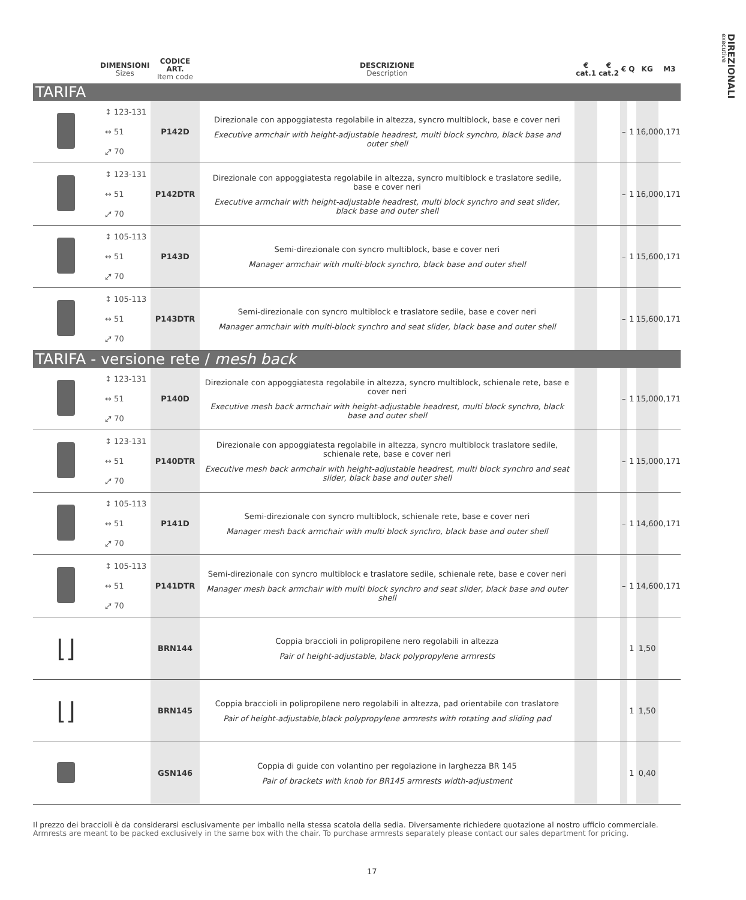DIREZIONALI
executive
| | DIMENSIONI Sizes | CODICE ART. Item code | DESCRIZIONE Description | € cat.1 | € cat.2 | € | Q | KG | M3 |
| --- | --- | --- | --- | --- | --- | --- | --- | --- | --- |
| TARIFA | | | | | | | | | |
| | ↕ 123-131 ↔ 51 ⤢ 70 | P142D | Direzionale con appoggiatesta regolabile in altezza, syncro multiblock, base e cover neri Executive armchair with height-adjustable headrest, multi block synchro, black base and outer shell | | | – | 1 | 16,00 | 0,171 |
| | ↕ 123-131 ↔ 51 ⤢ 70 | P142DTR | Direzionale con appoggiatesta regolabile in altezza, syncro multiblock e traslatore sedile, base e cover neri Executive armchair with height-adjustable headrest, multi block synchro and seat slider, black base and outer shell | | | – | 1 | 16,00 | 0,171 |
| | ↕ 105-113 ↔ 51 ⤢ 70 | P143D | Semi-direzionale con syncro multiblock, base e cover neri Manager armchair with multi-block synchro, black base and outer shell | | | – | 1 | 15,60 | 0,171 |
| | ↕ 105-113 ↔ 51 ⤢ 70 | P143DTR | Semi-direzionale con syncro multiblock e traslatore sedile, base e cover neri Manager armchair with multi-block synchro and seat slider, black base and outer shell | | | – | 1 | 15,60 | 0,171 |
| TARIFA - versione rete / mesh back | | | | | | | | | |
| | ↕ 123-131 ↔ 51 ⤢ 70 | P140D | Direzionale con appoggiatesta regolabile in altezza, syncro multiblock, schienale rete, base e cover neri Executive mesh back armchair with height-adjustable headrest, multi block synchro, black base and outer shell | | | – | 1 | 15,00 | 0,171 |
| | ↕ 123-131 ↔ 51 ⤢ 70 | P140DTR | Direzionale con appoggiatesta regolabile in altezza, syncro multiblock traslatore sedile, schienale rete, base e cover neri Executive mesh back armchair with height-adjustable headrest, multi block synchro and seat slider, black base and outer shell | | | – | 1 | 15,00 | 0,171 |
| | ↕ 105-113 ↔ 51 ⤢ 70 | P141D | Semi-direzionale con syncro multiblock, schienale rete, base e cover neri Manager mesh back armchair with multi block synchro, black base and outer shell | | | – | 1 | 14,60 | 0,171 |
| | ↕ 105-113 ↔ 51 ⤢ 70 | P141DTR | Semi-direzionale con syncro multiblock e traslatore sedile, schienale rete, base e cover neri Manager mesh back armchair with multi block synchro and seat slider, black base and outer shell | | | – | 1 | 14,60 | 0,171 |
| ⌊⌋ | | BRN144 | Coppia braccioli in polipropilene nero regolabili in altezza Pair of height-adjustable, black polypropylene armrests | | | | 1 | 1,50 | |
| ⌊⌋ | | BRN145 | Coppia braccioli in polipropilene nero regolabili in altezza, pad orientabile con traslatore Pair of height-adjustable,black polypropylene armrests with rotating and sliding pad | | | | 1 | 1,50 | |
| | | GSN146 | Coppia di guide con volantino per regolazione in larghezza BR 145 Pair of brackets with knob for BR145 armrests width-adjustment | | | | 1 | 0,40 | |
Il prezzo dei braccioli è da considerarsi esclusivamente per imballo nella stessa scatola della sedia. Diversamente richiedere quotazione al nostro ufficio commerciale.
Armrests are meant to be packed exclusively in the same box with the chair. To purchase armrests separately please contact our sales department for pricing.
17